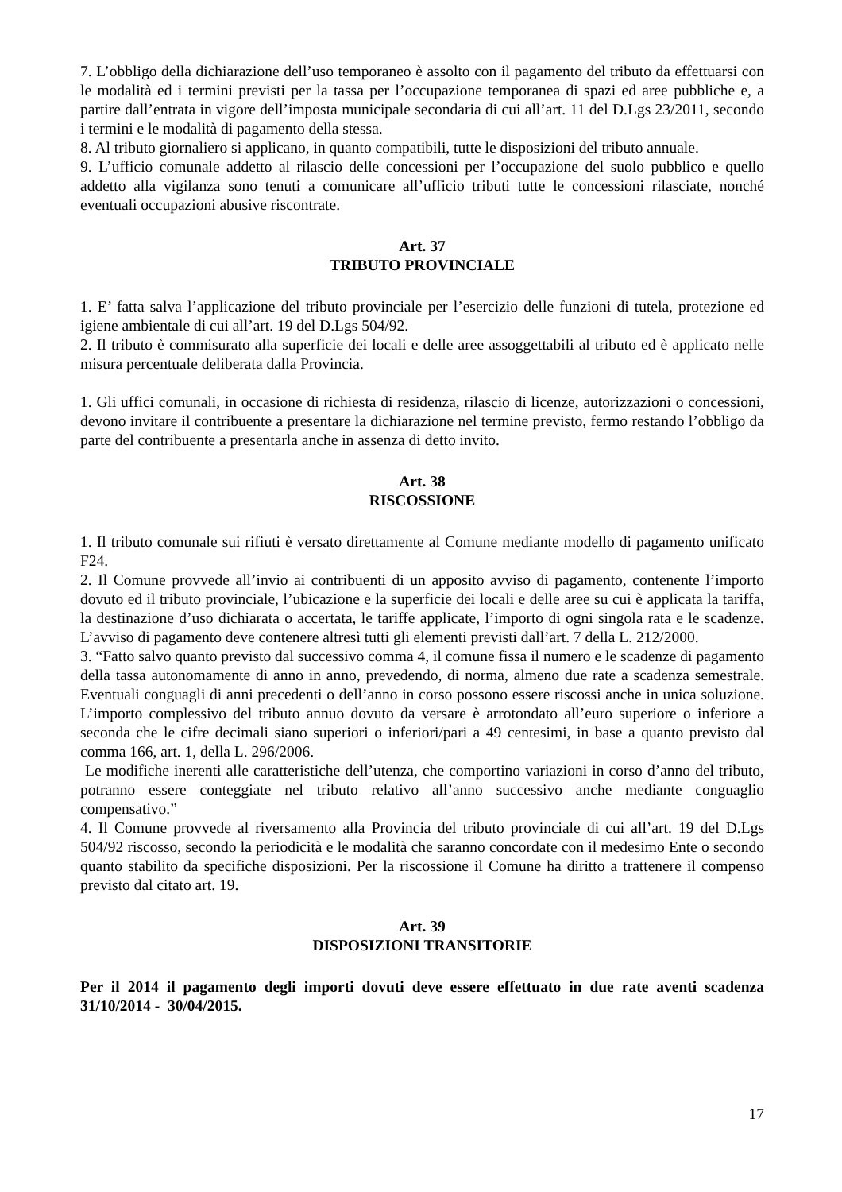7. L’obbligo della dichiarazione dell’uso temporaneo è assolto con il pagamento del tributo da effettuarsi con le modalità ed i termini previsti per la tassa per l’occupazione temporanea di spazi ed aree pubbliche e, a partire dall’entrata in vigore dell’imposta municipale secondaria di cui all’art. 11 del D.Lgs 23/2011, secondo i termini e le modalità di pagamento della stessa.
8. Al tributo giornaliero si applicano, in quanto compatibili, tutte le disposizioni del tributo annuale.
9. L’ufficio comunale addetto al rilascio delle concessioni per l’occupazione del suolo pubblico e quello addetto alla vigilanza sono tenuti a comunicare all’ufficio tributi tutte le concessioni rilasciate, nonché eventuali occupazioni abusive riscontrate.
Art. 37
TRIBUTO PROVINCIALE
1. E’ fatta salva l’applicazione del tributo provinciale per l’esercizio delle funzioni di tutela, protezione ed igiene ambientale di cui all’art. 19 del D.Lgs 504/92.
2. Il tributo è commisurato alla superficie dei locali e delle aree assoggettabili al tributo ed è applicato nelle misura percentuale deliberata dalla Provincia.
1. Gli uffici comunali, in occasione di richiesta di residenza, rilascio di licenze, autorizzazioni o concessioni, devono invitare il contribuente a presentare la dichiarazione nel termine previsto, fermo restando l’obbligo da parte del contribuente a presentarla anche in assenza di detto invito.
Art. 38
RISCOSSIONE
1. Il tributo comunale sui rifiuti è versato direttamente al Comune mediante modello di pagamento unificato F24.
2. Il Comune provvede all’invio ai contribuenti di un apposito avviso di pagamento, contenente l’importo dovuto ed il tributo provinciale, l’ubicazione e la superficie dei locali e delle aree su cui è applicata la tariffa, la destinazione d’uso dichiarata o accertata, le tariffe applicate, l’importo di ogni singola rata e le scadenze. L’avviso di pagamento deve contenere altresì tutti gli elementi previsti dall’art. 7 della L. 212/2000.
3. “Fatto salvo quanto previsto dal successivo comma 4, il comune fissa il numero e le scadenze di pagamento della tassa autonomamente di anno in anno, prevedendo, di norma, almeno due rate a scadenza semestrale. Eventuali conguagli di anni precedenti o dell’anno in corso possono essere riscossi anche in unica soluzione. L’importo complessivo del tributo annuo dovuto da versare è arrotondato all’euro superiore o inferiore a seconda che le cifre decimali siano superiori o inferiori/pari a 49 centesimi, in base a quanto previsto dal comma 166, art. 1, della L. 296/2006.
Le modifiche inerenti alle caratteristiche dell’utenza, che comportino variazioni in corso d’anno del tributo, potranno essere conteggiate nel tributo relativo all’anno successivo anche mediante conguaglio compensativo.”
4. Il Comune provvede al riversamento alla Provincia del tributo provinciale di cui all’art. 19 del D.Lgs 504/92 riscosso, secondo la periodicità e le modalità che saranno concordate con il medesimo Ente o secondo quanto stabilito da specifiche disposizioni. Per la riscossione il Comune ha diritto a trattenere il compenso previsto dal citato art. 19.
Art. 39
DISPOSIZIONI TRANSITORIE
Per il 2014 il pagamento degli importi dovuti deve essere effettuato in due rate aventi scadenza 31/10/2014 - 30/04/2015.
17